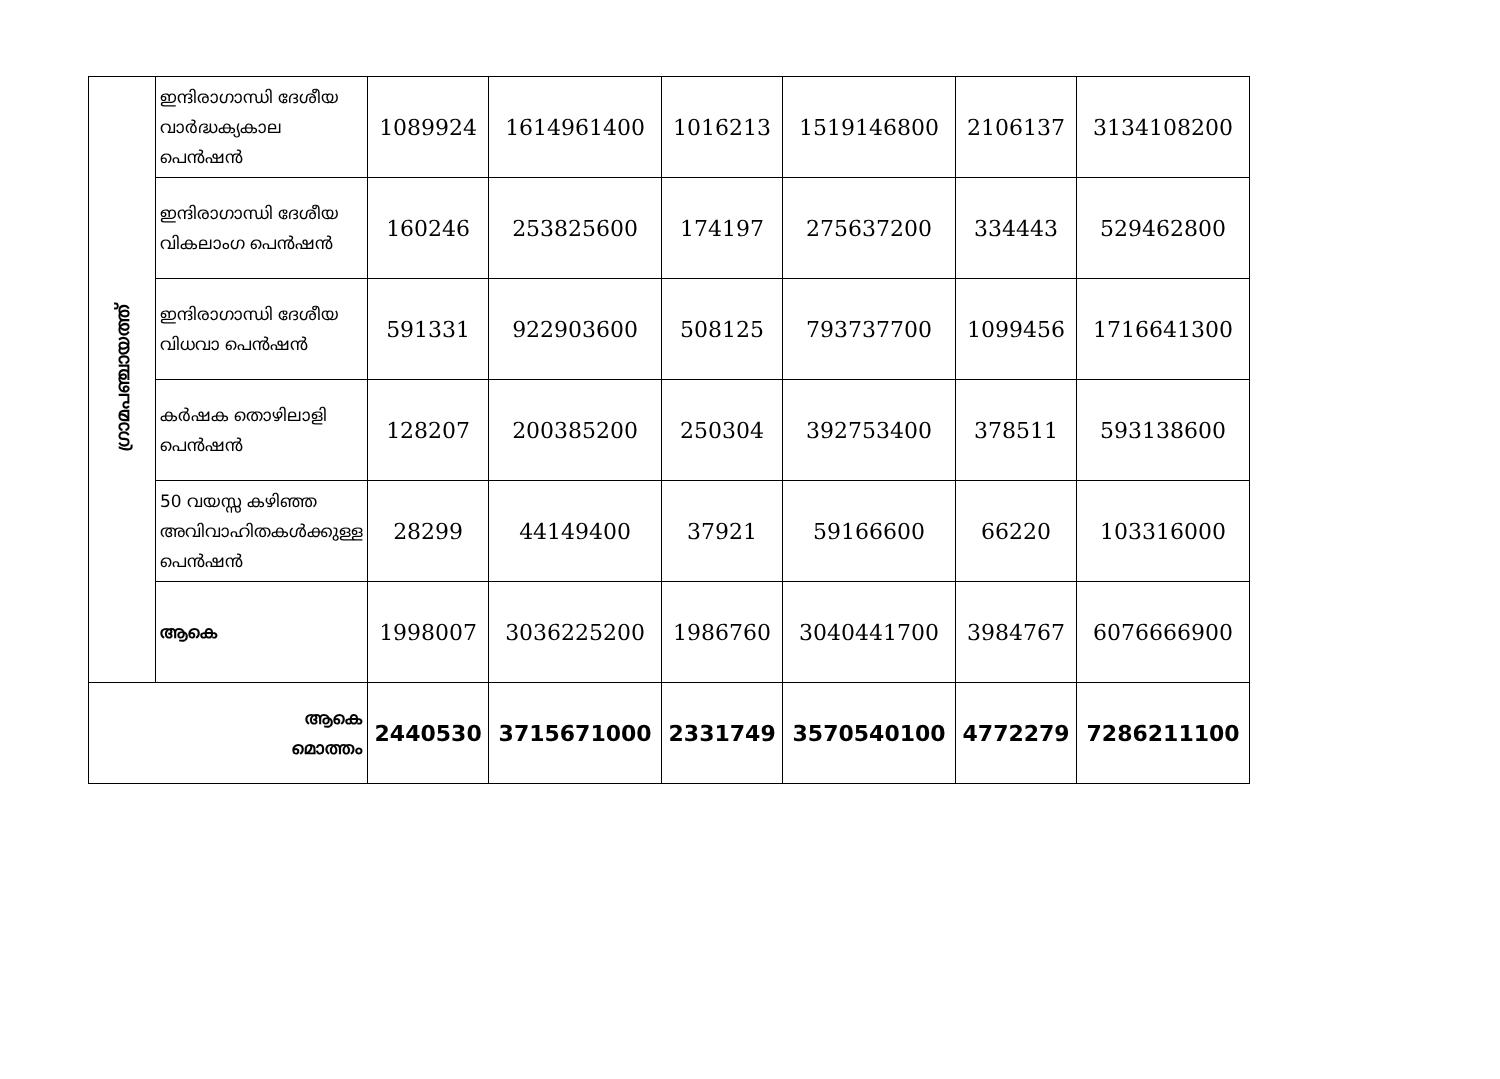| ഗ്രാമപഞ്ചായത്ത് | ഇന്ദിരാഗാന്ധി ദേശീയ വാർദ്ധക്യകാല പെൻഷൻ | 1089924 | 1614961400 | 1016213 | 1519146800 | 2106137 | 3134108200 |
| | ഇന്ദിരാഗാന്ധി ദേശീയ വികലാംഗ പെൻഷൻ | 160246 | 253825600 | 174197 | 275637200 | 334443 | 529462800 |
| | ഇന്ദിരാഗാന്ധി ദേശീയ വിധവാ പെൻഷൻ | 591331 | 922903600 | 508125 | 793737700 | 1099456 | 1716641300 |
| | കർഷക തൊഴിലാളി പെൻഷൻ | 128207 | 200385200 | 250304 | 392753400 | 378511 | 593138600 |
| | 50 വയസ്സ കഴിഞ്ഞ അവിവാഹിതകൾക്കുള്ള പെൻഷൻ | 28299 | 44149400 | 37921 | 59166600 | 66220 | 103316000 |
| | ആകെ | 1998007 | 3036225200 | 1986760 | 3040441700 | 3984767 | 6076666900 |
| ആകെ മൊത്തം | | 2440530 | 3715671000 | 2331749 | 3570540100 | 4772279 | 7286211100 |